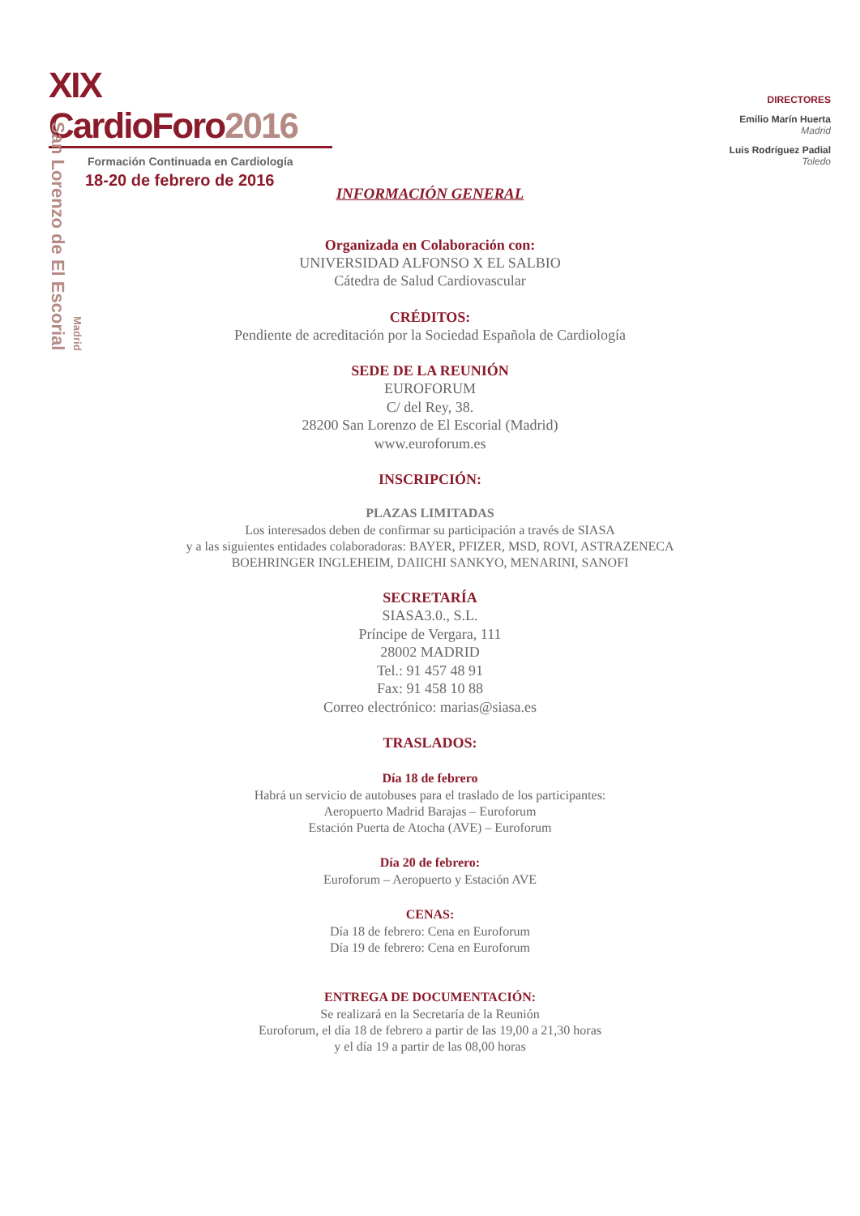XIX CardioForo2016
Formación Continuada en Cardiología
18-20 de febrero de 2016
San Lorenzo de El Escorial
Madrid
DIRECTORES
Emilio Marín Huerta
Madrid
Luis Rodríguez Padial
Toledo
INFORMACIÓN GENERAL
Organizada en Colaboración con:
UNIVERSIDAD ALFONSO X EL SALBIO
Cátedra de Salud Cardiovascular
CRÉDITOS:
Pendiente de acreditación por la Sociedad Española de Cardiología
SEDE DE LA REUNIÓN
EUROFORUM
C/ del Rey, 38.
28200 San Lorenzo de El Escorial (Madrid)
www.euroforum.es
INSCRIPCIÓN:
PLAZAS LIMITADAS
Los interesados deben de confirmar su participación a través de SIASA
y a las siguientes entidades colaboradoras: BAYER, PFIZER, MSD, ROVI, ASTRAZENECA
BOEHRINGER INGLEHEIM, DAIICHI SANKYO, MENARINI, SANOFI
SECRETARÍA
SIASA3.0., S.L.
Príncipe de Vergara, 111
28002 MADRID
Tel.: 91 457 48 91
Fax: 91 458 10 88
Correo electrónico: marias@siasa.es
TRASLADOS:
Día 18 de febrero
Habrá un servicio de autobuses para el traslado de los participantes:
Aeropuerto Madrid Barajas – Euroforum
Estación Puerta de Atocha (AVE) – Euroforum
Día 20 de febrero:
Euroforum – Aeropuerto y Estación AVE
CENAS:
Día 18 de febrero: Cena en Euroforum
Día 19 de febrero: Cena en Euroforum
ENTREGA DE DOCUMENTACIÓN:
Se realizará en la Secretaría de la Reunión
Euroforum, el día 18 de febrero a partir de las 19,00 a 21,30 horas
y el día 19 a partir de las 08,00 horas